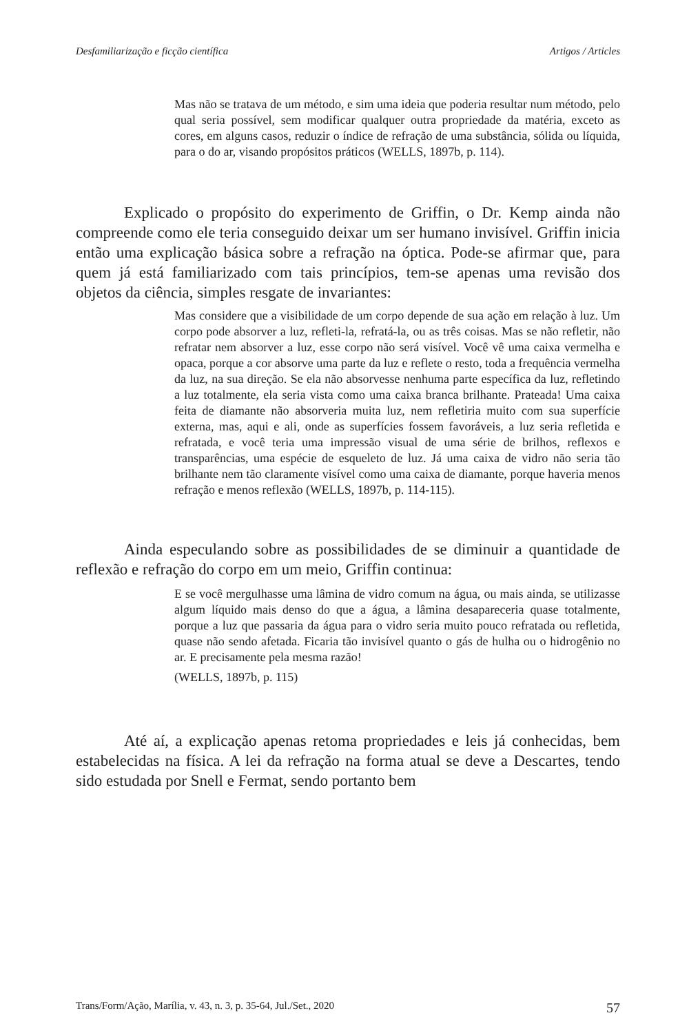Desfamiliarização e ficção científica Artigos / Articles
Mas não se tratava de um método, e sim uma ideia que poderia resultar num método, pelo qual seria possível, sem modificar qualquer outra propriedade da matéria, exceto as cores, em alguns casos, reduzir o índice de refração de uma substância, sólida ou líquida, para o do ar, visando propósitos práticos (WELLS, 1897b, p. 114).
Explicado o propósito do experimento de Griffin, o Dr. Kemp ainda não compreende como ele teria conseguido deixar um ser humano invisível. Griffin inicia então uma explicação básica sobre a refração na óptica. Pode-se afirmar que, para quem já está familiarizado com tais princípios, tem-se apenas uma revisão dos objetos da ciência, simples resgate de invariantes:
Mas considere que a visibilidade de um corpo depende de sua ação em relação à luz. Um corpo pode absorver a luz, refleti-la, refratá-la, ou as três coisas. Mas se não refletir, não refratar nem absorver a luz, esse corpo não será visível. Você vê uma caixa vermelha e opaca, porque a cor absorve uma parte da luz e reflete o resto, toda a frequência vermelha da luz, na sua direção. Se ela não absorvesse nenhuma parte específica da luz, refletindo a luz totalmente, ela seria vista como uma caixa branca brilhante. Prateada! Uma caixa feita de diamante não absorveria muita luz, nem refletiria muito com sua superfície externa, mas, aqui e ali, onde as superfícies fossem favoráveis, a luz seria refletida e refratada, e você teria uma impressão visual de uma série de brilhos, reflexos e transparências, uma espécie de esqueleto de luz. Já uma caixa de vidro não seria tão brilhante nem tão claramente visível como uma caixa de diamante, porque haveria menos refração e menos reflexão (WELLS, 1897b, p. 114-115).
Ainda especulando sobre as possibilidades de se diminuir a quantidade de reflexão e refração do corpo em um meio, Griffin continua:
E se você mergulhasse uma lâmina de vidro comum na água, ou mais ainda, se utilizasse algum líquido mais denso do que a água, a lâmina desapareceria quase totalmente, porque a luz que passaria da água para o vidro seria muito pouco refratada ou refletida, quase não sendo afetada. Ficaria tão invisível quanto o gás de hulha ou o hidrogênio no ar. E precisamente pela mesma razão!
(WELLS, 1897b, p. 115)
Até aí, a explicação apenas retoma propriedades e leis já conhecidas, bem estabelecidas na física. A lei da refração na forma atual se deve a Descartes, tendo sido estudada por Snell e Fermat, sendo portanto bem
Trans/Form/Ação, Marília, v. 43, n. 3, p. 35-64, Jul./Set., 2020 57